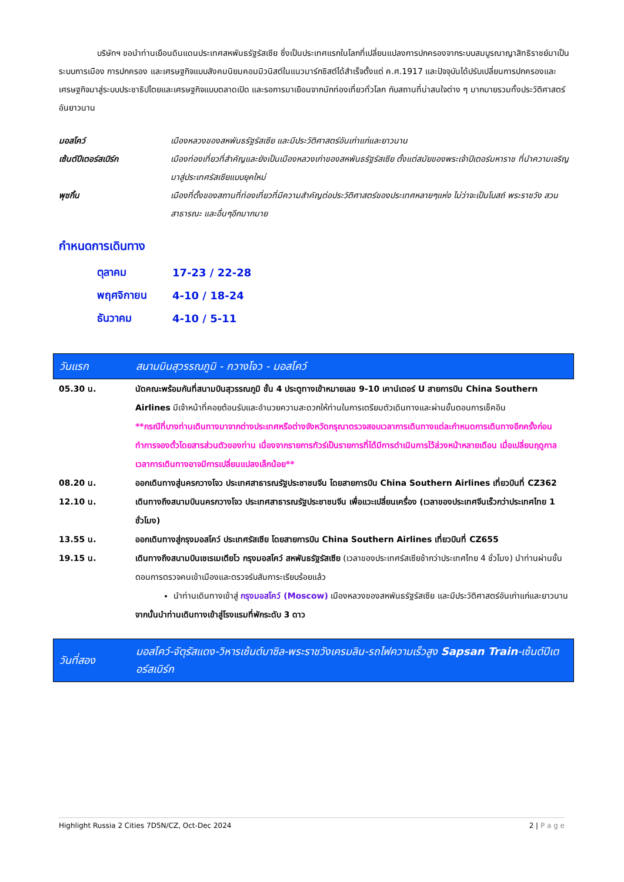บริษัทฯ ขอนำท่านเยือนดินแดนประเทศสหพันธรัฐรัสเซีย ซึ่งเป็นประเทศแรกในโลกที่เปลี่ยนแปลงการปกครองจากระบบสมบูรณาญาสิทธิราชย์มาเป็นระบบการเมือง การปกครอง และเศรษฐกิจแบบสังคมนิยมคอมมิวนิสต์ในแนวมาร์กซิสต์ได้สำเร็จตั้งแต่ ค.ศ.1917 และปัจจุบันได้ปรับเปลี่ยนการปกครองและเศรษฐกิจมาสู่ระบบประชาธิปไตยและเศรษฐกิจแบบตลาดเปิด และรอการมาเยือนจากนักท่องเที่ยวทั่วโลก กับสถานที่น่าสนใจต่าง ๆ มากมายรวมทั้งประวัติศาสตร์อันยาวนาน
| มอสโคว์ | เมืองหลวงของสหพันธรัฐรัสเซีย และมีประวัติศาสตร์อันเก่าแก่และยาวนาน |
| เซ้นต์ปีเตอร์สเบิร์ก | เมืองท่องเที่ยวที่สำคัญและยังเป็นเมืองหลวงเก่าของสหพันธรัฐรัสเซีย ตั้งแต่สมัยของพระเจ้าปีเตอร์มหาราช ที่นำความเจริญมาสู่ประเทศรัสเซียแบบยุคใหม่ |
| พุชกิ้น | เมืองที่ตั้งของสถานที่ท่องเที่ยวที่มีความสำคัญต่อประวัติศาสตร์ของประเทศหลายๆแห่ง ไม่ว่าจะเป็นโบสถ์ พระราชวัง สวนสาธารณะ และอื่นๆอีกมากมาย |
กำหนดการเดินทาง
| ตุลาคม | 17-23 / 22-28 |
| พฤศจิกายน | 4-10 / 18-24 |
| ธันวาคม | 4-10 / 5-11 |
| วันแรก | สนามบินสุวรรณภูมิ - กวางโจว - มอสโคว์ |
| 05.30 น. | นัดคณะพร้อมกันที่สนามบินสุวรรณภูมิ ชั้น 4 ประตูทางเข้าหมายเลข 9-10 เคาน์เตอร์ U สายการบิน China Southern Airlines มีเจ้าหน้าที่คอยต้อนรับและอำนวยความสะดวกให้ท่านในการเตรียมตัวเดินทางและผ่านขั้นตอนการเช็คอิน **กรณีที่บางท่านเดินทางมาจากต่างประเทศหรือต่างจังหวัดกรุณาตรวจสอบเวลาการเดินทางแต่ละกำหนดการเดินทางอีกครั้งก่อนทำการจองตั๋วโดยสารส่วนตัวของท่าน เนื่องจากรายการทัวร์เป็นรายการที่ได้มีการดำเนินการไว้ล่วงหน้าหลายเดือน เมื่อเปลี่ยนฤดูกาลเวลาการเดินทางอาจมีการเปลี่ยนแปลงเล็กน้อย** |
| 08.20 น. | ออกเดินทางสู่นครกวางโจว ประเทศสาธารณรัฐประชาชนจีน โดยสายการบิน China Southern Airlines เที่ยวบินที่ CZ362 |
| 12.10 น. | เดินทางถึงสนามบินนครกวางโจว ประเทศสาธารณรัฐประชาชนจีน เพื่อแวะเปลี่ยนเครื่อง (เวลาของประเทศจีนเร็วกว่าประเทศไทย 1 ชั่วโมง) |
| 13.55 น. | ออกเดินทางสู่กรุงมอสโคว์ ประเทศรัสเซีย โดยสายการบิน China Southern Airlines เที่ยวบินที่ CZ655 |
| 19.15 น. | เดินทางถึงสนามบินเชเรเมเตียโว กรุงมอสโคว์ สหพันธรัฐรัสเซีย (เวลาของประเทศรัสเซียช้ากว่าประเทศไทย 4 ชั่วโมง) นำท่านผ่านขั้นตอนการตรวจคนเข้าเมืองและตรวจรับสัมภาระเรียบร้อยแล้ว นำท่านเดินทางเข้าสู่ กรุงมอสโคว์ (Moscow) เมืองหลวงของสหพันธรัฐรัสเซีย และมีประวัติศาสตร์อันเก่าแก่และยาวนาน จากนั้นนำท่านเดินทางเข้าสู่โรงแรมที่พักระดับ 3 ดาว |
| วันที่สอง | มอสโคว์-จัตุรัสแดง-วิหารเซ้นต์บาซิล-พระราชวังเครมลิน-รถไฟความเร็วสูง Sapsan Train -เซ้นต์ปีเตอร์สเบิร์ก |
Highlight Russia 2 Cities 7D5N/CZ, Oct-Dec 2024 2 | P a g e